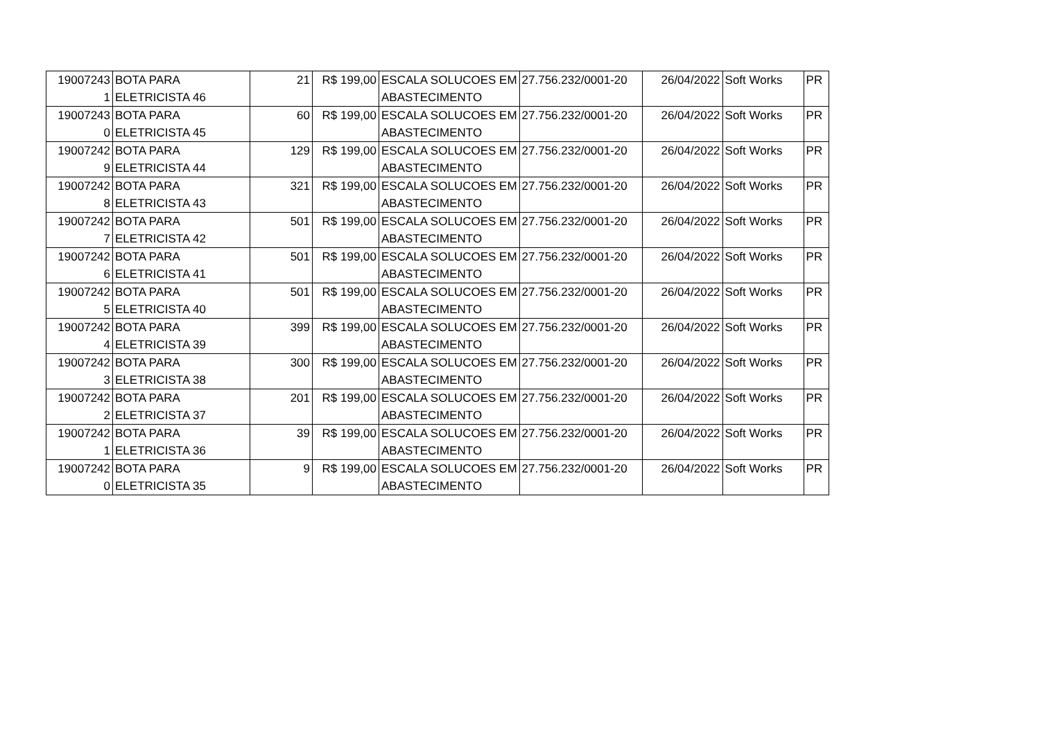| 19007243 | BOTA PARA | 21 | R$ 199,00 | ESCALA SOLUCOES EM | 27.756.232/0001-20 | 26/04/2022 | Soft Works | PR |
| 1 | ELETRICISTA 46 | | | ABASTECIMENTO | | | | |
| 19007243 | BOTA PARA | 60 | R$ 199,00 | ESCALA SOLUCOES EM | 27.756.232/0001-20 | 26/04/2022 | Soft Works | PR |
| 0 | ELETRICISTA 45 | | | ABASTECIMENTO | | | | |
| 19007242 | BOTA PARA | 129 | R$ 199,00 | ESCALA SOLUCOES EM | 27.756.232/0001-20 | 26/04/2022 | Soft Works | PR |
| 9 | ELETRICISTA 44 | | | ABASTECIMENTO | | | | |
| 19007242 | BOTA PARA | 321 | R$ 199,00 | ESCALA SOLUCOES EM | 27.756.232/0001-20 | 26/04/2022 | Soft Works | PR |
| 8 | ELETRICISTA 43 | | | ABASTECIMENTO | | | | |
| 19007242 | BOTA PARA | 501 | R$ 199,00 | ESCALA SOLUCOES EM | 27.756.232/0001-20 | 26/04/2022 | Soft Works | PR |
| 7 | ELETRICISTA 42 | | | ABASTECIMENTO | | | | |
| 19007242 | BOTA PARA | 501 | R$ 199,00 | ESCALA SOLUCOES EM | 27.756.232/0001-20 | 26/04/2022 | Soft Works | PR |
| 6 | ELETRICISTA 41 | | | ABASTECIMENTO | | | | |
| 19007242 | BOTA PARA | 501 | R$ 199,00 | ESCALA SOLUCOES EM | 27.756.232/0001-20 | 26/04/2022 | Soft Works | PR |
| 5 | ELETRICISTA 40 | | | ABASTECIMENTO | | | | |
| 19007242 | BOTA PARA | 399 | R$ 199,00 | ESCALA SOLUCOES EM | 27.756.232/0001-20 | 26/04/2022 | Soft Works | PR |
| 4 | ELETRICISTA 39 | | | ABASTECIMENTO | | | | |
| 19007242 | BOTA PARA | 300 | R$ 199,00 | ESCALA SOLUCOES EM | 27.756.232/0001-20 | 26/04/2022 | Soft Works | PR |
| 3 | ELETRICISTA 38 | | | ABASTECIMENTO | | | | |
| 19007242 | BOTA PARA | 201 | R$ 199,00 | ESCALA SOLUCOES EM | 27.756.232/0001-20 | 26/04/2022 | Soft Works | PR |
| 2 | ELETRICISTA 37 | | | ABASTECIMENTO | | | | |
| 19007242 | BOTA PARA | 39 | R$ 199,00 | ESCALA SOLUCOES EM | 27.756.232/0001-20 | 26/04/2022 | Soft Works | PR |
| 1 | ELETRICISTA 36 | | | ABASTECIMENTO | | | | |
| 19007242 | BOTA PARA | 9 | R$ 199,00 | ESCALA SOLUCOES EM | 27.756.232/0001-20 | 26/04/2022 | Soft Works | PR |
| 0 | ELETRICISTA 35 | | | ABASTECIMENTO | | | | |